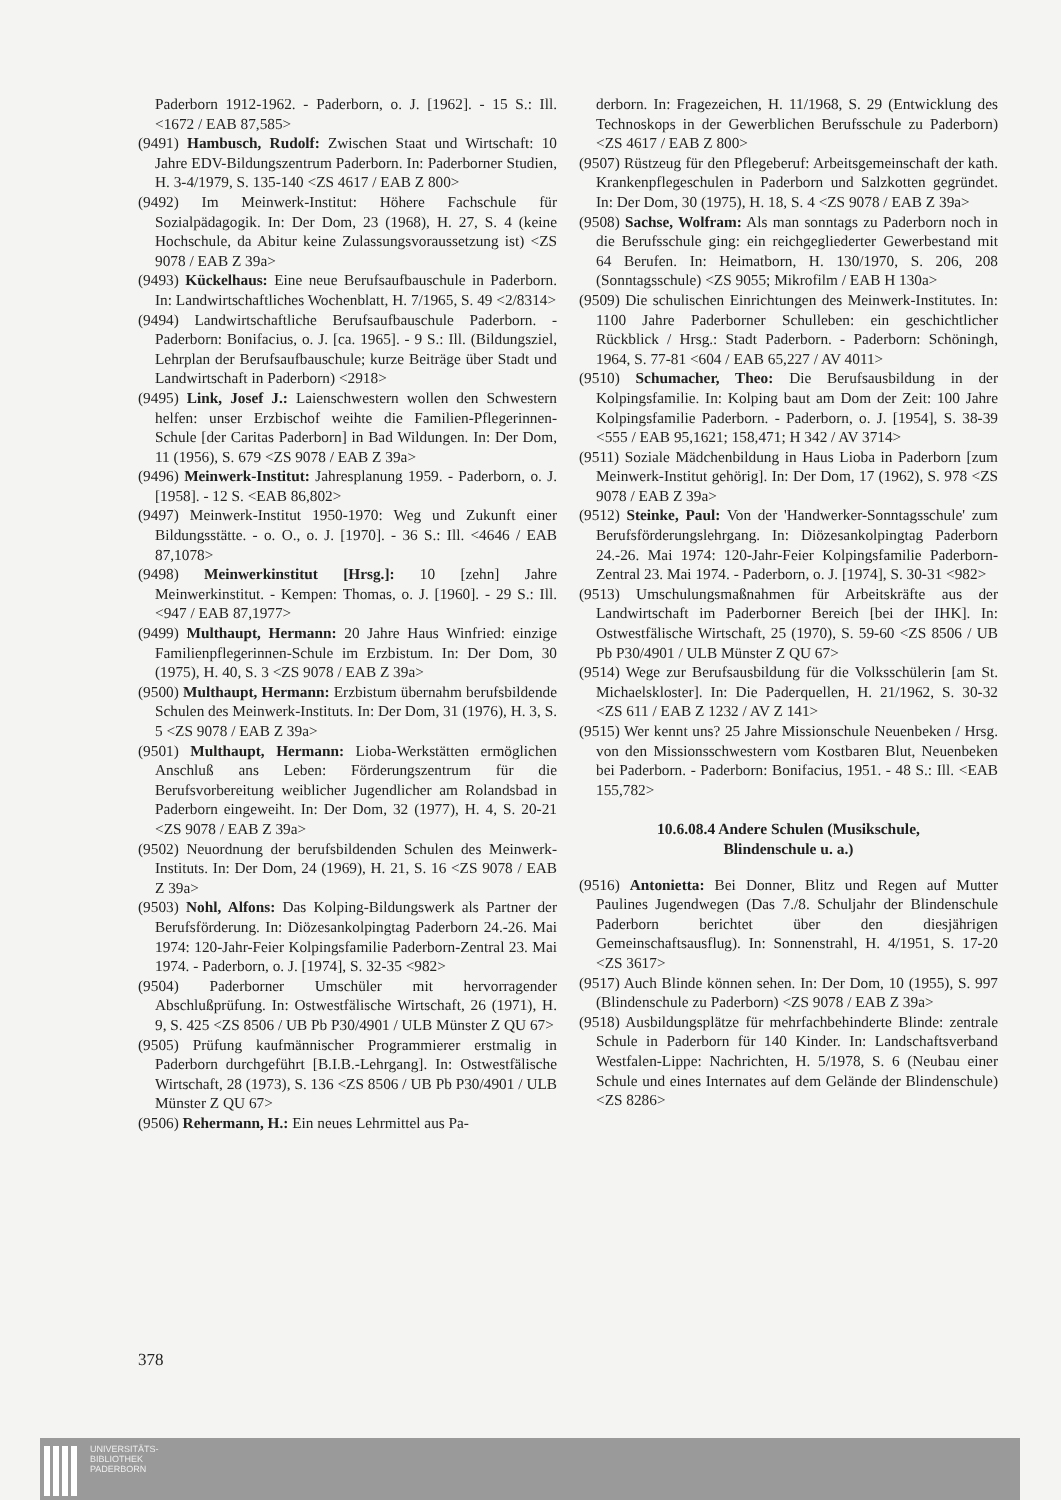Paderborn 1912-1962. - Paderborn, o. J. [1962]. - 15 S.: Ill. <1672 / EAB 87,585>
(9491) Hambusch, Rudolf: Zwischen Staat und Wirtschaft: 10 Jahre EDV-Bildungszentrum Paderborn. In: Paderborner Studien, H. 3-4/1979, S. 135-140 <ZS 4617 / EAB Z 800>
(9492) Im Meinwerk-Institut: Höhere Fachschule für Sozialpädagogik. In: Der Dom, 23 (1968), H. 27, S. 4 (keine Hochschule, da Abitur keine Zulassungsvoraussetzung ist) <ZS 9078 / EAB Z 39a>
(9493) Kückelhaus: Eine neue Berufsaufbauschule in Paderborn. In: Landwirtschaftliches Wochenblatt, H. 7/1965, S. 49 <2/8314>
(9494) Landwirtschaftliche Berufsaufbauschule Paderborn. - Paderborn: Bonifacius, o. J. [ca. 1965]. - 9 S.: Ill. (Bildungsziel, Lehrplan der Berufsaufbauschule; kurze Beiträge über Stadt und Landwirtschaft in Paderborn) <2918>
(9495) Link, Josef J.: Laienschwestern wollen den Schwestern helfen: unser Erzbischof weihte die Familien-Pflegerinnen-Schule [der Caritas Paderborn] in Bad Wildungen. In: Der Dom, 11 (1956), S. 679 <ZS 9078 / EAB Z 39a>
(9496) Meinwerk-Institut: Jahresplanung 1959. - Paderborn, o. J. [1958]. - 12 S. <EAB 86,802>
(9497) Meinwerk-Institut 1950-1970: Weg und Zukunft einer Bildungsstätte. - o. O., o. J. [1970]. - 36 S.: Ill. <4646 / EAB 87,1078>
(9498) Meinwerkinstitut [Hrsg.]: 10 [zehn] Jahre Meinwerkinstitut. - Kempen: Thomas, o. J. [1960]. - 29 S.: Ill. <947 / EAB 87,1977>
(9499) Multhaupt, Hermann: 20 Jahre Haus Winfried: einzige Familienpflegerinnen-Schule im Erzbistum. In: Der Dom, 30 (1975), H. 40, S. 3 <ZS 9078 / EAB Z 39a>
(9500) Multhaupt, Hermann: Erzbistum übernahm berufsbildende Schulen des Meinwerk-Instituts. In: Der Dom, 31 (1976), H. 3, S. 5 <ZS 9078 / EAB Z 39a>
(9501) Multhaupt, Hermann: Lioba-Werkstätten ermöglichen Anschluß ans Leben: Förderungszentrum für die Berufsvorbereitung weiblicher Jugendlicher am Rolandsbad in Paderborn eingeweiht. In: Der Dom, 32 (1977), H. 4, S. 20-21 <ZS 9078 / EAB Z 39a>
(9502) Neuordnung der berufsbildenden Schulen des Meinwerk-Instituts. In: Der Dom, 24 (1969), H. 21, S. 16 <ZS 9078 / EAB Z 39a>
(9503) Nohl, Alfons: Das Kolping-Bildungswerk als Partner der Berufsförderung. In: Diözesankolpingtag Paderborn 24.-26. Mai 1974: 120-Jahr-Feier Kolpingsfamilie Paderborn-Zentral 23. Mai 1974. - Paderborn, o. J. [1974], S. 32-35 <982>
(9504) Paderborner Umschüler mit hervorragender Abschlußprüfung. In: Ostwestfälische Wirtschaft, 26 (1971), H. 9, S. 425 <ZS 8506 / UB Pb P30/4901 / ULB Münster Z QU 67>
(9505) Prüfung kaufmännischer Programmierer erstmalig in Paderborn durchgeführt [B.I.B.-Lehrgang]. In: Ostwestfälische Wirtschaft, 28 (1973), S. 136 <ZS 8506 / UB Pb P30/4901 / ULB Münster Z QU 67>
(9506) Rehermann, H.: Ein neues Lehrmittel aus Pa-
derborn. In: Fragezeichen, H. 11/1968, S. 29 (Entwicklung des Technoskops in der Gewerblichen Berufsschule zu Paderborn) <ZS 4617 / EAB Z 800>
(9507) Rüstzeug für den Pflegeberuf: Arbeitsgemeinschaft der kath. Krankenpflegeschulen in Paderborn und Salzkotten gegründet. In: Der Dom, 30 (1975), H. 18, S. 4 <ZS 9078 / EAB Z 39a>
(9508) Sachse, Wolfram: Als man sonntags zu Paderborn noch in die Berufsschule ging: ein reichgegliederter Gewerbestand mit 64 Berufen. In: Heimatborn, H. 130/1970, S. 206, 208 (Sonntagsschule) <ZS 9055; Mikrofilm / EAB H 130a>
(9509) Die schulischen Einrichtungen des Meinwerk-Institutes. In: 1100 Jahre Paderborner Schulleben: ein geschichtlicher Rückblick / Hrsg.: Stadt Paderborn. - Paderborn: Schöningh, 1964, S. 77-81 <604 / EAB 65,227 / AV 4011>
(9510) Schumacher, Theo: Die Berufsausbildung in der Kolpingsfamilie. In: Kolping baut am Dom der Zeit: 100 Jahre Kolpingsfamilie Paderborn. - Paderborn, o. J. [1954], S. 38-39 <555 / EAB 95,1621; 158,471; H 342 / AV 3714>
(9511) Soziale Mädchenbildung in Haus Lioba in Paderborn [zum Meinwerk-Institut gehörig]. In: Der Dom, 17 (1962), S. 978 <ZS 9078 / EAB Z 39a>
(9512) Steinke, Paul: Von der 'Handwerker-Sonntagsschule' zum Berufsförderungslehrgang. In: Diözesankolpingtag Paderborn 24.-26. Mai 1974: 120-Jahr-Feier Kolpingsfamilie Paderborn-Zentral 23. Mai 1974. - Paderborn, o. J. [1974], S. 30-31 <982>
(9513) Umschulungsmaßnahmen für Arbeitskräfte aus der Landwirtschaft im Paderborner Bereich [bei der IHK]. In: Ostwestfälische Wirtschaft, 25 (1970), S. 59-60 <ZS 8506 / UB Pb P30/4901 / ULB Münster Z QU 67>
(9514) Wege zur Berufsausbildung für die Volksschülerin [am St. Michaelskloster]. In: Die Paderquellen, H. 21/1962, S. 30-32 <ZS 611 / EAB Z 1232 / AV Z 141>
(9515) Wer kennt uns? 25 Jahre Missionschule Neuenbeken / Hrsg. von den Missionsschwestern vom Kostbaren Blut, Neuenbeken bei Paderborn. - Paderborn: Bonifacius, 1951. - 48 S.: Ill. <EAB 155,782>
10.6.08.4 Andere Schulen (Musikschule,
Blindenschule u. a.)
(9516) Antonietta: Bei Donner, Blitz und Regen auf Mutter Paulines Jugendwegen (Das 7./8. Schuljahr der Blindenschule Paderborn berichtet über den diesjährigen Gemeinschaftsausflug). In: Sonnenstrahl, H. 4/1951, S. 17-20 <ZS 3617>
(9517) Auch Blinde können sehen. In: Der Dom, 10 (1955), S. 997 (Blindenschule zu Paderborn) <ZS 9078 / EAB Z 39a>
(9518) Ausbildungsplätze für mehrfachbehinderte Blinde: zentrale Schule in Paderborn für 140 Kinder. In: Landschaftsverband Westfalen-Lippe: Nachrichten, H. 5/1978, S. 6 (Neubau einer Schule und eines Internates auf dem Gelände der Blindenschule) <ZS 8286>
378
UNIVERSITÄTS-
BIBLIOTHEK
PADERBORN